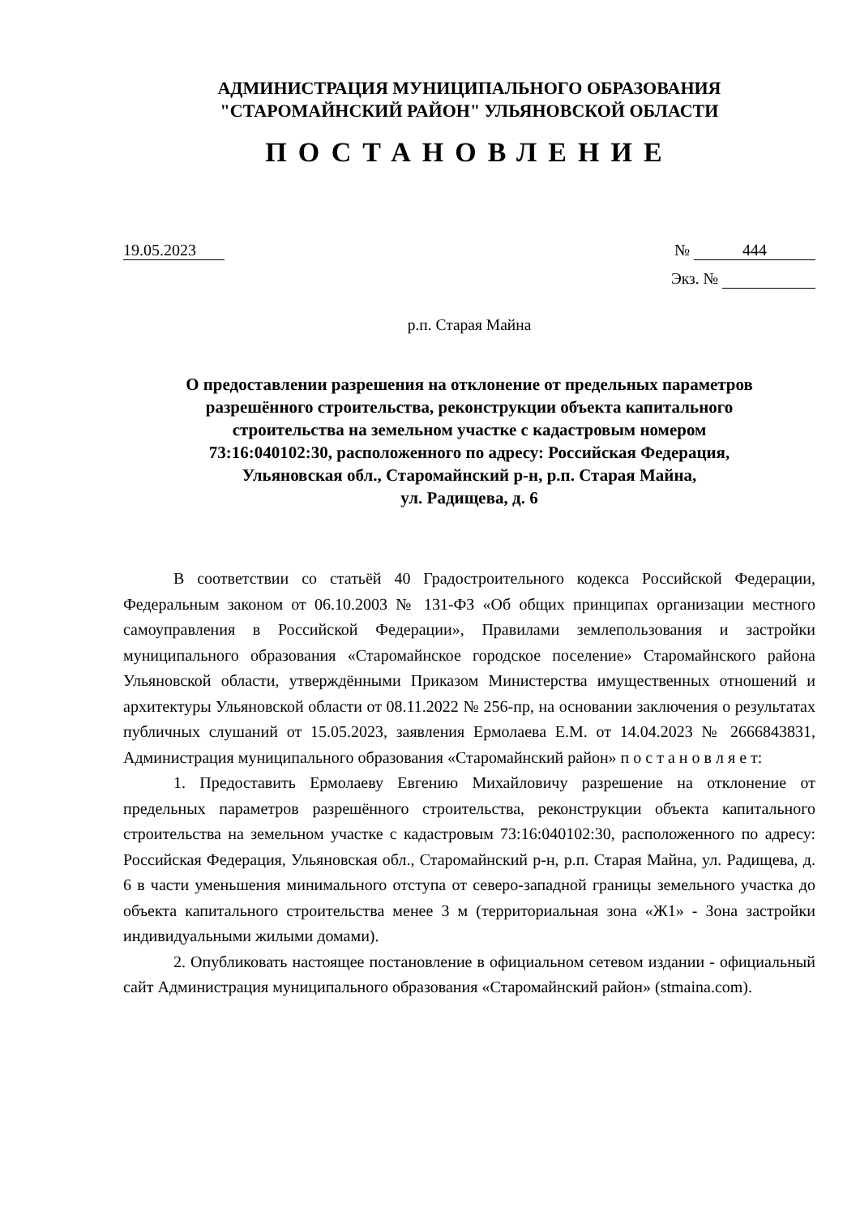АДМИНИСТРАЦИЯ МУНИЦИПАЛЬНОГО ОБРАЗОВАНИЯ
"СТАРОМАЙНСКИЙ РАЙОН" УЛЬЯНОВСКОЙ ОБЛАСТИ
ПОСТАНОВЛЕНИЕ
19.05.2023 № 444
Экз. №
р.п. Старая Майна
О предоставлении разрешения на отклонение от предельных параметров
разрешённого строительства, реконструкции объекта капитального
строительства на земельном участке с кадастровым номером
73:16:040102:30, расположенного по адресу: Российская Федерация,
Ульяновская обл., Старомайнский р-н, р.п. Старая Майна,
ул. Радищева, д. 6
В соответствии со статьёй 40 Градостроительного кодекса Российской Федерации, Федеральным законом от 06.10.2003 № 131-ФЗ «Об общих принципах организации местного самоуправления в Российской Федерации», Правилами землепользования и застройки муниципального образования «Старомайнское городское поселение» Старомайнского района Ульяновской области, утверждёнными Приказом Министерства имущественных отношений и архитектуры Ульяновской области от 08.11.2022 № 256-пр, на основании заключения о результатах публичных слушаний от 15.05.2023, заявления Ермолаева Е.М. от 14.04.2023 № 2666843831, Администрация муниципального образования «Старомайнский район» п о с т а н о в л я е т:
1. Предоставить Ермолаеву Евгению Михайловичу разрешение на отклонение от предельных параметров разрешённого строительства, реконструкции объекта капитального строительства на земельном участке с кадастровым 73:16:040102:30, расположенного по адресу: Российская Федерация, Ульяновская обл., Старомайнский р-н, р.п. Старая Майна, ул. Радищева, д. 6 в части уменьшения минимального отступа от северо-западной границы земельного участка до объекта капитального строительства менее 3 м (территориальная зона «Ж1» - Зона застройки индивидуальными жилыми домами).
2. Опубликовать настоящее постановление в официальном сетевом издании - официальный сайт Администрация муниципального образования «Старомайнский район» (stmaina.com).